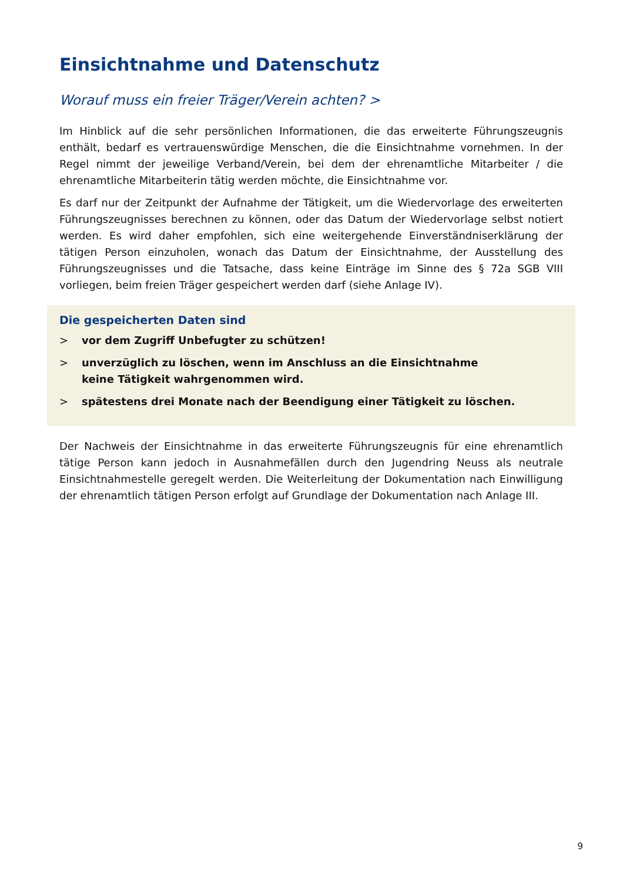Einsichtnahme und Datenschutz
Worauf muss ein freier Träger/Verein achten? >
Im Hinblick auf die sehr persönlichen Informationen, die das erweiterte Führungszeugnis enthält, bedarf es vertrauenswürdige Menschen, die die Einsichtnahme vornehmen. In der Regel nimmt der jeweilige Verband/Verein, bei dem der ehrenamtliche Mitarbeiter / die ehrenamtliche Mitarbeiterin tätig werden möchte, die Einsichtnahme vor.
Es darf nur der Zeitpunkt der Aufnahme der Tätigkeit, um die Wiedervorlage des erweiterten Führungszeugnisses berechnen zu können, oder das Datum der Wiedervorlage selbst notiert werden. Es wird daher empfohlen, sich eine weitergehende Einverständniserklärung der tätigen Person einzuholen, wonach das Datum der Einsichtnahme, der Ausstellung des Führungszeugnisses und die Tatsache, dass keine Einträge im Sinne des § 72a SGB VIII vorliegen, beim freien Träger gespeichert werden darf (siehe Anlage IV).
Die gespeicherten Daten sind
> vor dem Zugriff Unbefugter zu schützen!
> unverzüglich zu löschen, wenn im Anschluss an die Einsichtnahme
keine Tätigkeit wahrgenommen wird.
> spätestens drei Monate nach der Beendigung einer Tätigkeit zu löschen.
Der Nachweis der Einsichtnahme in das erweiterte Führungszeugnis für eine ehrenamtlich tätige Person kann jedoch in Ausnahmefällen durch den Jugendring Neuss als neutrale Einsichtnahmestelle geregelt werden. Die Weiterleitung der Dokumentation nach Einwilligung der ehrenamtlich tätigen Person erfolgt auf Grundlage der Dokumentation nach Anlage III.
9